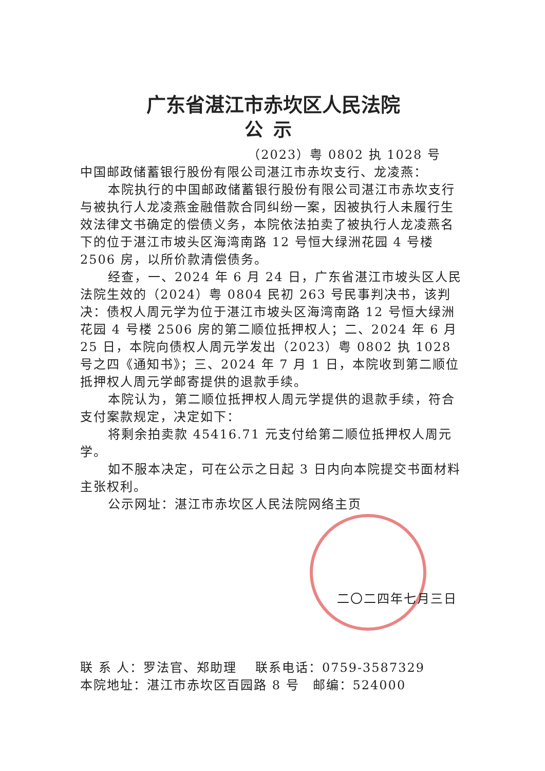广东省湛江市赤坎区人民法院
公示
（2023）粤 0802 执 1028 号
中国邮政储蓄银行股份有限公司湛江市赤坎支行、龙凌燕：
本院执行的中国邮政储蓄银行股份有限公司湛江市赤坎支行与被执行人龙凌燕金融借款合同纠纷一案，因被执行人未履行生效法律文书确定的偿债义务，本院依法拍卖了被执行人龙凌燕名下的位于湛江市坡头区海湾南路 12 号恒大绿洲花园 4 号楼 2506 房，以所价款清偿债务。
经查，一、2024 年 6 月 24 日，广东省湛江市坡头区人民法院生效的（2024）粤 0804 民初 263 号民事判决书，该判决：债权人周元学为位于湛江市坡头区海湾南路 12 号恒大绿洲花园 4 号楼 2506 房的第二顺位抵押权人；二、2024 年 6 月 25 日，本院向债权人周元学发出（2023）粤 0802 执 1028 号之四《通知书》；三、2024 年 7 月 1 日，本院收到第二顺位抵押权人周元学邮寄提供的退款手续。
本院认为，第二顺位抵押权人周元学提供的退款手续，符合支付案款规定，决定如下：
将剩余拍卖款 45416.71 元支付给第二顺位抵押权人周元学。
如不服本决定，可在公示之日起 3 日内向本院提交书面材料主张权利。
公示网址：湛江市赤坎区人民法院网络主页
二〇二四年七月三日
联 系 人：罗法官、郑助理　 联系电话：0759-3587329
本院地址：湛江市赤坎区百园路 8 号　邮编：524000